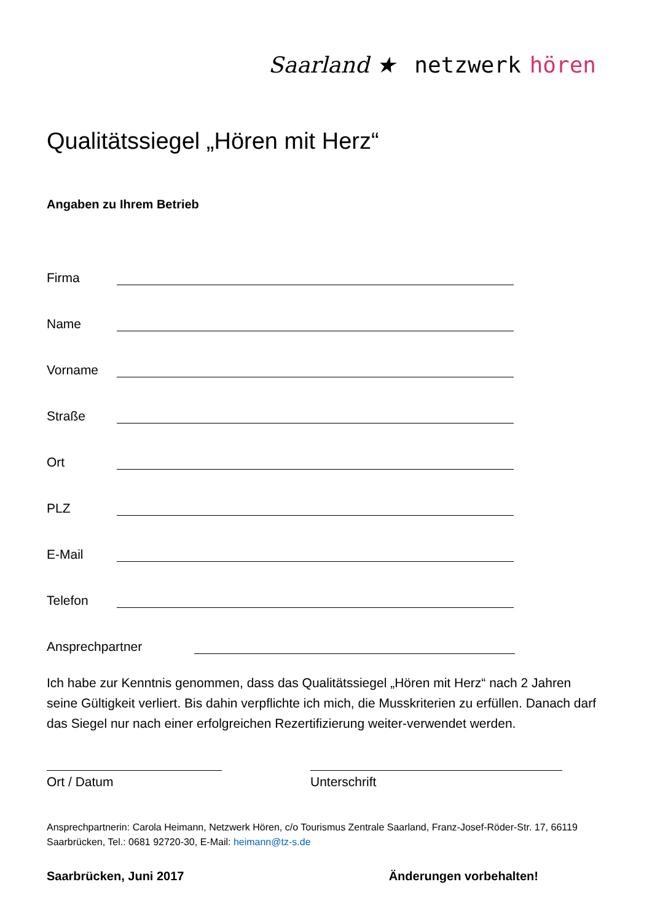Saarland ★ netzwerk hören
Qualitätssiegel „Hören mit Herz“
Angaben zu Ihrem Betrieb
Firma
Name
Vorname
Straße
Ort
PLZ
E-Mail
Telefon
Ansprechpartner
Ich habe zur Kenntnis genommen, dass das Qualitätssiegel „Hören mit Herz“ nach 2 Jahren seine Gültigkeit verliert. Bis dahin verpflichte ich mich, die Musskriterien zu erfüllen. Danach darf das Siegel nur nach einer erfolgreichen Rezertifizierung weiter-verwendet werden.
Ort / Datum Unterschrift
Ansprechpartnerin: Carola Heimann, Netzwerk Hören, c/o Tourismus Zentrale Saarland, Franz-Josef-Röder-Str. 17, 66119 Saarbrücken, Tel.: 0681 92720-30, E-Mail: heimann@tz-s.de
Saarbrücken, Juni 2017 Änderungen vorbehalten!